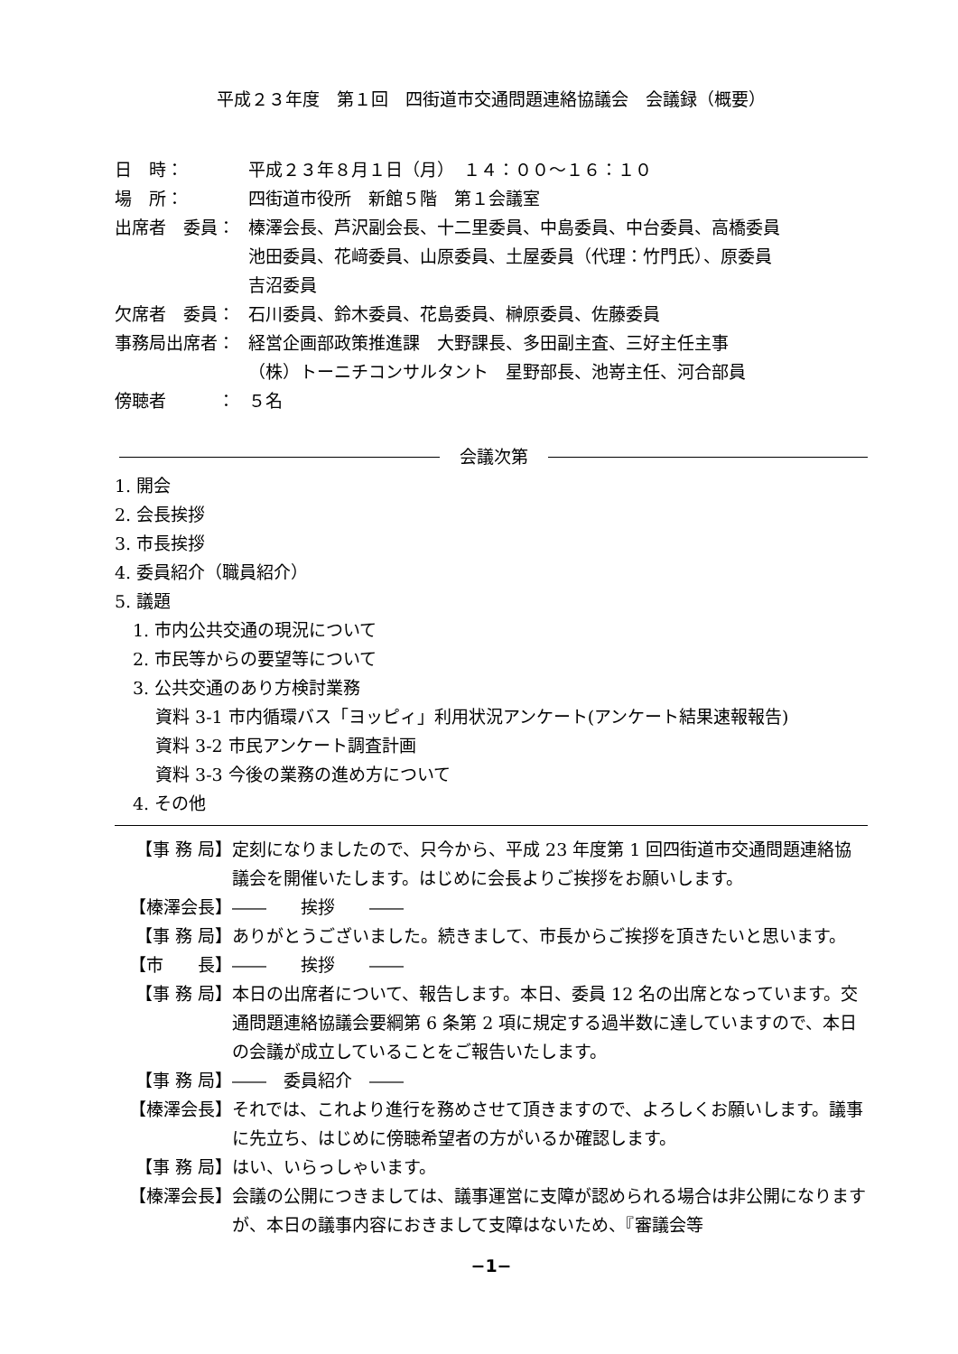平成２３年度　第１回　四街道市交通問題連絡協議会　会議録（概要）
日　時： 平成２３年８月１日（月）　１４：００～１６：１０
場　所： 四街道市役所　新館５階　第１会議室
出席者　委員： 榛澤会長、芦沢副会長、十二里委員、中島委員、中台委員、高橋委員
池田委員、花﨑委員、山原委員、土屋委員（代理：竹門氏）、原委員
吉沼委員
欠席者　委員： 石川委員、鈴木委員、花島委員、榊原委員、佐藤委員
事務局出席者： 経営企画部政策推進課　大野課長、多田副主査、三好主任主事
（株）トーニチコンサルタント　星野部長、池嵜主任、河合部員
傍聴者　　　： ５名
会議次第
1. 開会
2. 会長挨拶
3. 市長挨拶
4. 委員紹介（職員紹介）
5. 議題
1. 市内公共交通の現況について
2. 市民等からの要望等について
3. 公共交通のあり方検討業務
資料 3-1 市内循環バス「ヨッピィ」利用状況アンケート(アンケート結果速報報告)
資料 3-2 市民アンケート調査計画
資料 3-3 今後の業務の進め方について
4. その他
【事 務 局】 定刻になりましたので、只今から、平成 23 年度第 1 回四街道市交通問題連絡協議会を開催いたします。はじめに会長よりご挨拶をお願いします。
【榛澤会長】 ――　　挨拶　　――
【事 務 局】 ありがとうございました。続きまして、市長からご挨拶を頂きたいと思います。
【市　　長】 ――　　挨拶　　――
【事 務 局】 本日の出席者について、報告します。本日、委員 12 名の出席となっています。交通問題連絡協議会要綱第 6 条第 2 項に規定する過半数に達していますので、本日の会議が成立していることをご報告いたします。
【事 務 局】 ――　委員紹介　――
【榛澤会長】 それでは、これより進行を務めさせて頂きますので、よろしくお願いします。議事に先立ち、はじめに傍聴希望者の方がいるか確認します。
【事 務 局】 はい、いらっしゃいます。
【榛澤会長】 会議の公開につきましては、議事運営に支障が認められる場合は非公開になりますが、本日の議事内容におきまして支障はないため、『審議会等
−1−